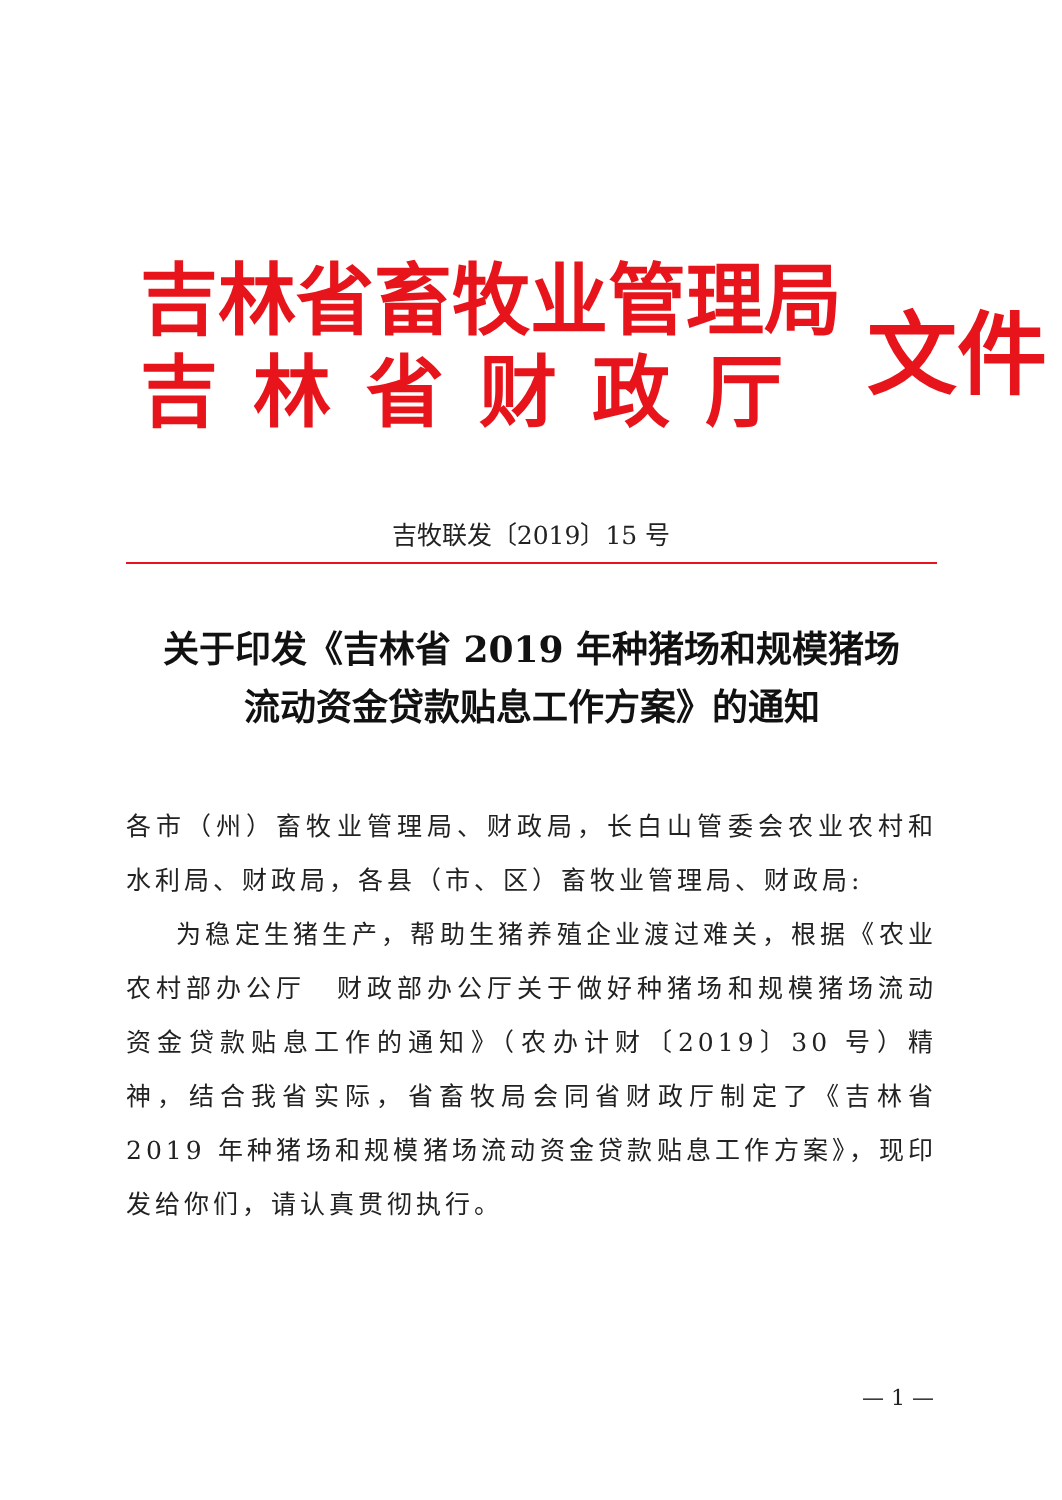吉林省畜牧业管理局
吉林省财政厅
文件
吉牧联发〔2019〕15 号
关于印发《吉林省 2019 年种猪场和规模猪场
流动资金贷款贴息工作方案》的通知
各市（州）畜牧业管理局、财政局，长白山管委会农业农村和水利局、财政局，各县（市、区）畜牧业管理局、财政局:
为稳定生猪生产，帮助生猪养殖企业渡过难关，根据《农业农村部办公厅　财政部办公厅关于做好种猪场和规模猪场流动资金贷款贴息工作的通知》（农办计财〔2019〕30 号）精神，结合我省实际，省畜牧局会同省财政厅制定了《吉林省 2019 年种猪场和规模猪场流动资金贷款贴息工作方案》，现印发给你们，请认真贯彻执行。
— 1 —